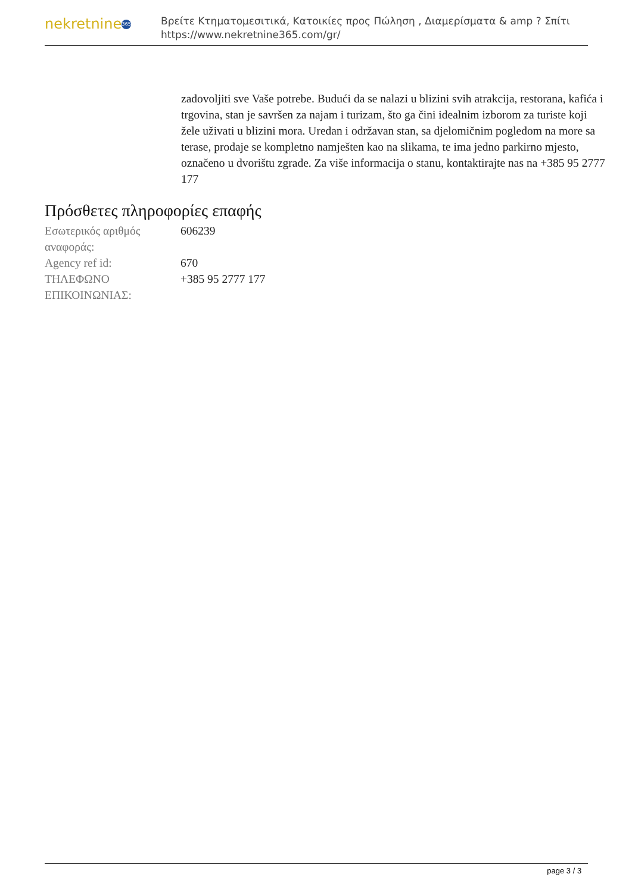nekretnine 365
Βρείτε Κτηματομεσιτικά, Κατοικίες προς Πώληση , Διαμερίσματα & amp ? Σπίτι
https://www.nekretnine365.com/gr/
zadovoljiti sve Vaše potrebe. Budući da se nalazi u blizini svih atrakcija, restorana, kafića i trgovina, stan je savršen za najam i turizam, što ga čini idealnim izborom za turiste koji žele uživati u blizini mora. Uredan i održavan stan, sa djelomičnim pogledom na more sa terase, prodaje se kompletno namješten kao na slikama, te ima jedno parkirno mjesto, označeno u dvorištu zgrade. Za više informacija o stanu, kontaktirajte nas na +385 95 2777 177
Πρόσθετες πληροφορίες επαφής
| Εσωτερικός αριθμός αναφοράς: | 606239 |
| Agency ref id: | 670 |
| ΤΗΛΕΦΩΝΟ ΕΠΙΚΟΙΝΩΝΙΑΣ: | +385 95 2777 177 |
page 3 / 3